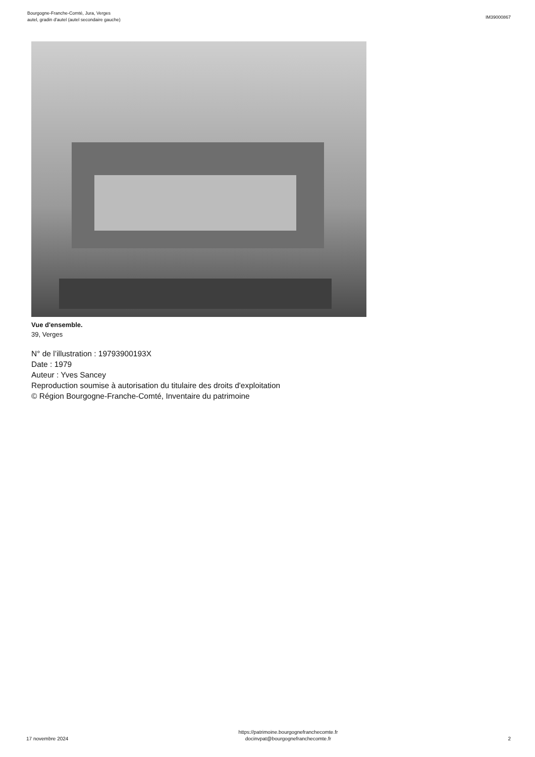Bourgogne-Franche-Comté, Jura, Verges
autel, gradin d'autel (autel secondaire gauche)
IM39000867
Vue d'ensemble.
39, Verges
N° de l’illustration : 19793900193X
Date : 1979
Auteur : Yves Sancey
Reproduction soumise à autorisation du titulaire des droits d'exploitation
© Région Bourgogne-Franche-Comté, Inventaire du patrimoine
17 novembre 2024
https://patrimoine.bourgognefranchecomte.fr
docinvpat@bourgognefranchecomte.fr
2